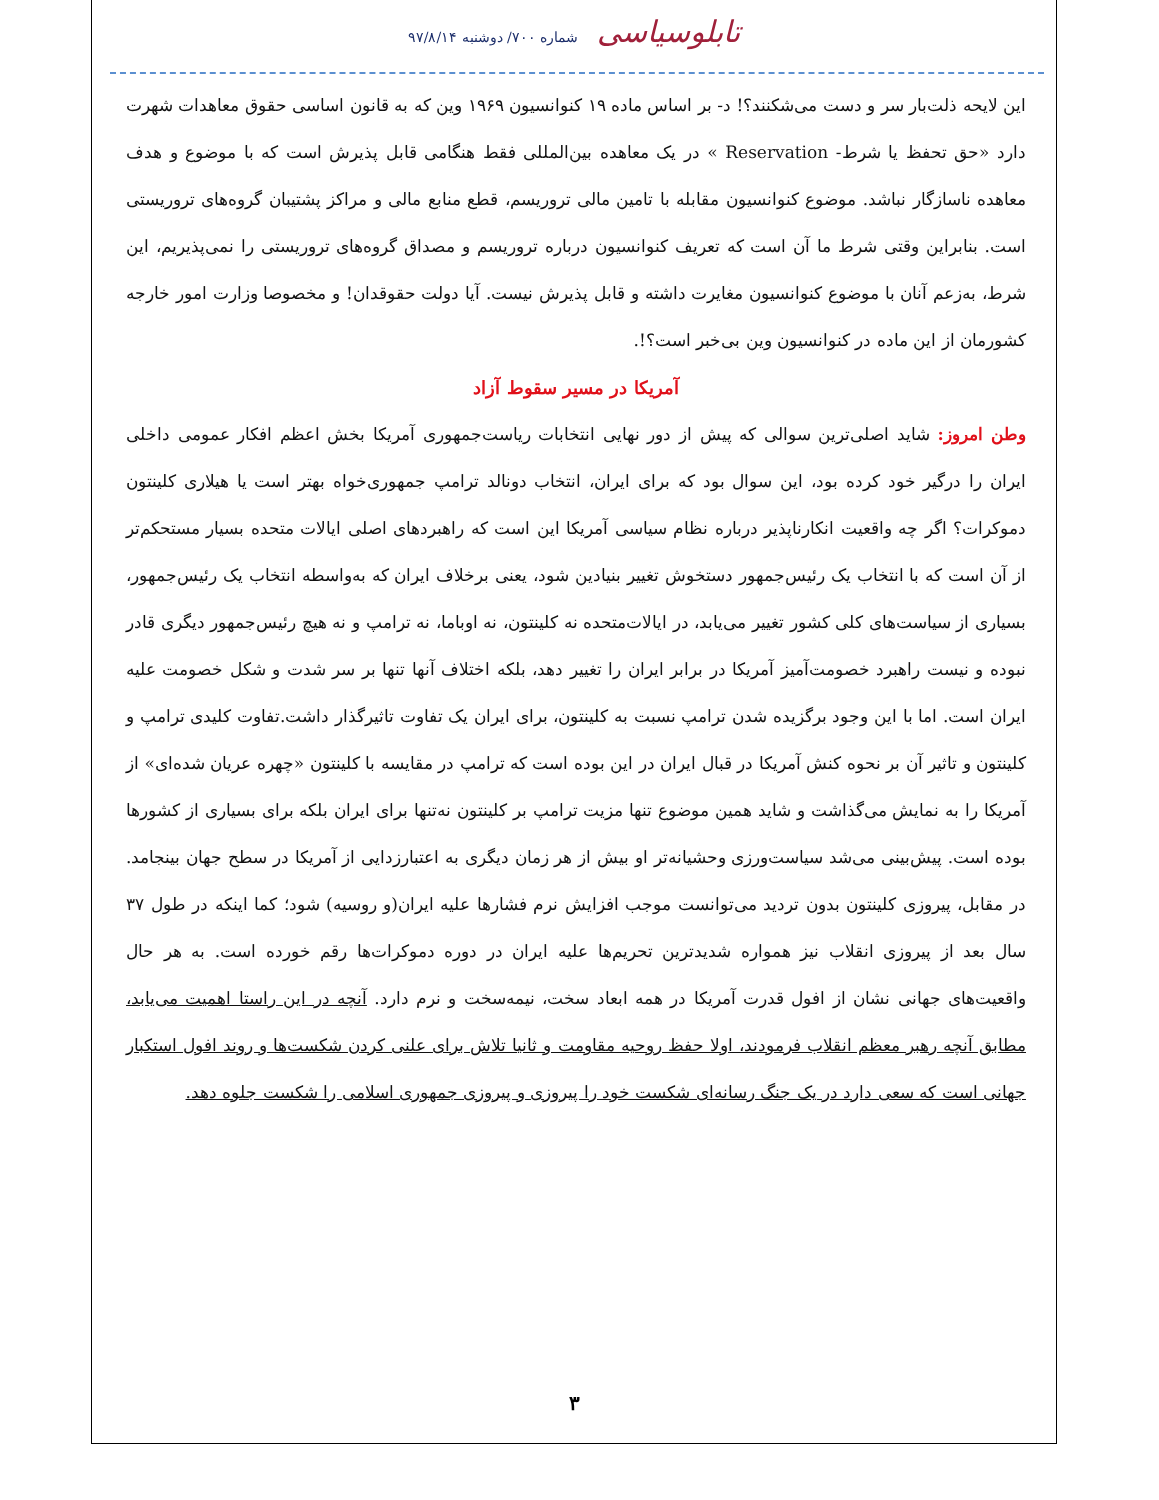شماره ۷۰۰/ دوشنبه ۹۷/۸/۱۴ تابلوسیاسی
این لایحه ذلت‌بار سر و دست می‌شکنند؟! د- بر اساس ماده ۱۹ کنوانسیون ۱۹۶۹ وین که به قانون اساسی حقوق معاهدات شهرت دارد «حق تحفظ یا شرط- Reservation » در یک معاهده بین‌المللی فقط هنگامی قابل پذیرش است که با موضوع و هدف معاهده ناسازگار نباشد. موضوع کنوانسیون مقابله با تامین مالی تروریسم، قطع منابع مالی و مراکز پشتیبان گروه‌های تروریستی است. بنابراین وقتی شرط ما آن است که تعریف کنوانسیون درباره تروریسم و مصداق گروه‌های تروریستی را نمی‌پذیریم، این شرط، به‌زعم آنان با موضوع کنوانسیون مغایرت داشته و قابل پذیرش نیست. آیا دولت حقوقدان! و مخصوصا وزارت امور خارجه کشورمان از این ماده در کنوانسیون وین بی‌خبر است؟!.
آمریکا در مسیر سقوط آزاد
وطن امروز: شاید اصلی‌ترین سوالی که پیش از دور نهایی انتخابات ریاست‌جمهوری آمریکا بخش اعظم افکار عمومی داخلی ایران را درگیر خود کرده بود، این سوال بود که برای ایران، انتخاب دونالد ترامپ جمهوری‌خواه بهتر است یا هیلاری کلینتون دموکرات؟ اگر چه واقعیت انکارناپذیر درباره نظام سیاسی آمریکا این است که راهبردهای اصلی ایالات متحده بسیار مستحکم‌تر از آن است که با انتخاب یک رئیس‌جمهور دستخوش تغییر بنیادین شود، یعنی برخلاف ایران که به‌واسطه انتخاب یک رئیس‌جمهور، بسیاری از سیاست‌های کلی کشور تغییر می‌یابد، در ایالات‌متحده نه کلینتون، نه اوباما، نه ترامپ و نه هیچ رئیس‌جمهور دیگری قادر نبوده و نیست راهبرد خصومت‌آمیز آمریکا در برابر ایران را تغییر دهد، بلکه اختلاف آنها تنها بر سر شدت و شکل خصومت علیه ایران است. اما با این وجود برگزیده شدن ترامپ نسبت به کلینتون، برای ایران یک تفاوت تاثیرگذار داشت.تفاوت کلیدی ترامپ و کلینتون و تاثیر آن بر نحوه کنش آمریکا در قبال ایران در این بوده است که ترامپ در مقایسه با کلینتون «چهره عریان شده‌ای» از آمریکا را به نمایش می‌گذاشت و شاید همین موضوع تنها مزیت ترامپ بر کلینتون نه‌تنها برای ایران بلکه برای بسیاری از کشورها بوده است. پیش‌بینی می‌شد سیاست‌ورزی وحشیانه‌تر او بیش از هر زمان دیگری به اعتبارزدایی از آمریکا در سطح جهان بینجامد. در مقابل، پیروزی کلینتون بدون تردید می‌توانست موجب افزایش نرم فشارها علیه ایران(و روسیه) شود؛ کما اینکه در طول ۳۷ سال بعد از پیروزی انقلاب نیز همواره شدیدترین تحریم‌ها علیه ایران در دوره دموکرات‌ها رقم خورده است. به هر حال واقعیت‌های جهانی نشان از افول قدرت آمریکا در همه ابعاد سخت، نیمه‌سخت و نرم دارد. آنچه در این راستا اهمیت می‌یابد، مطابق آنچه رهبر معظم انقلاب فرمودند، اولا حفظ روحیه مقاومت و ثانیا تلاش برای علنی کردن شکست‌ها و روند افول استکبار جهانی است که سعی دارد در یک جنگ رسانه‌ای شکست خود را پیروزی و پیروزی جمهوری اسلامی را شکست جلوه دهد.
۳